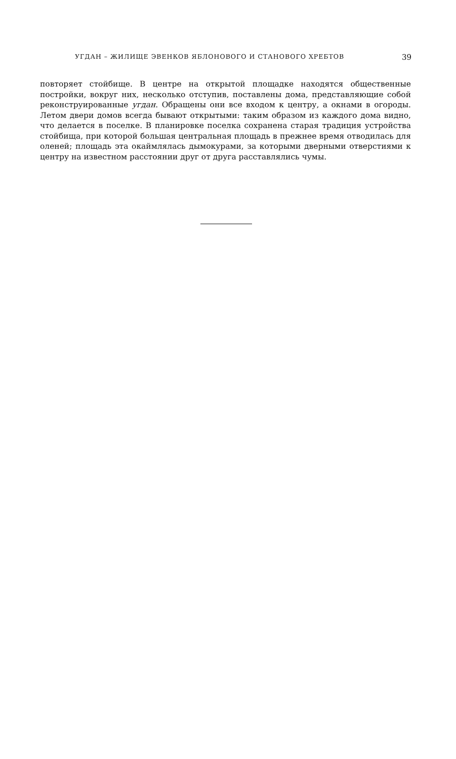УГДАН – ЖИЛИЩЕ ЭВЕНКОВ ЯБЛОНОВОГО И СТАНОВОГО ХРЕБТОВ 39
повторяет стойбище. В центре на открытой площадке находятся общественные постройки, вокруг них, несколько отступив, поставлены дома, представляющие собой реконструированные угдан. Обращены они все входом к центру, а окнами в огороды. Летом двери домов всегда бывают открытыми: таким образом из каждого дома видно, что делается в поселке. В планировке поселка сохранена старая традиция устройства стойбища, при которой большая центральная площадь в прежнее время отводилась для оленей; площадь эта окаймлялась дымокурами, за которыми дверными отверстиями к центру на известном расстоянии друг от друга расставлялись чумы.